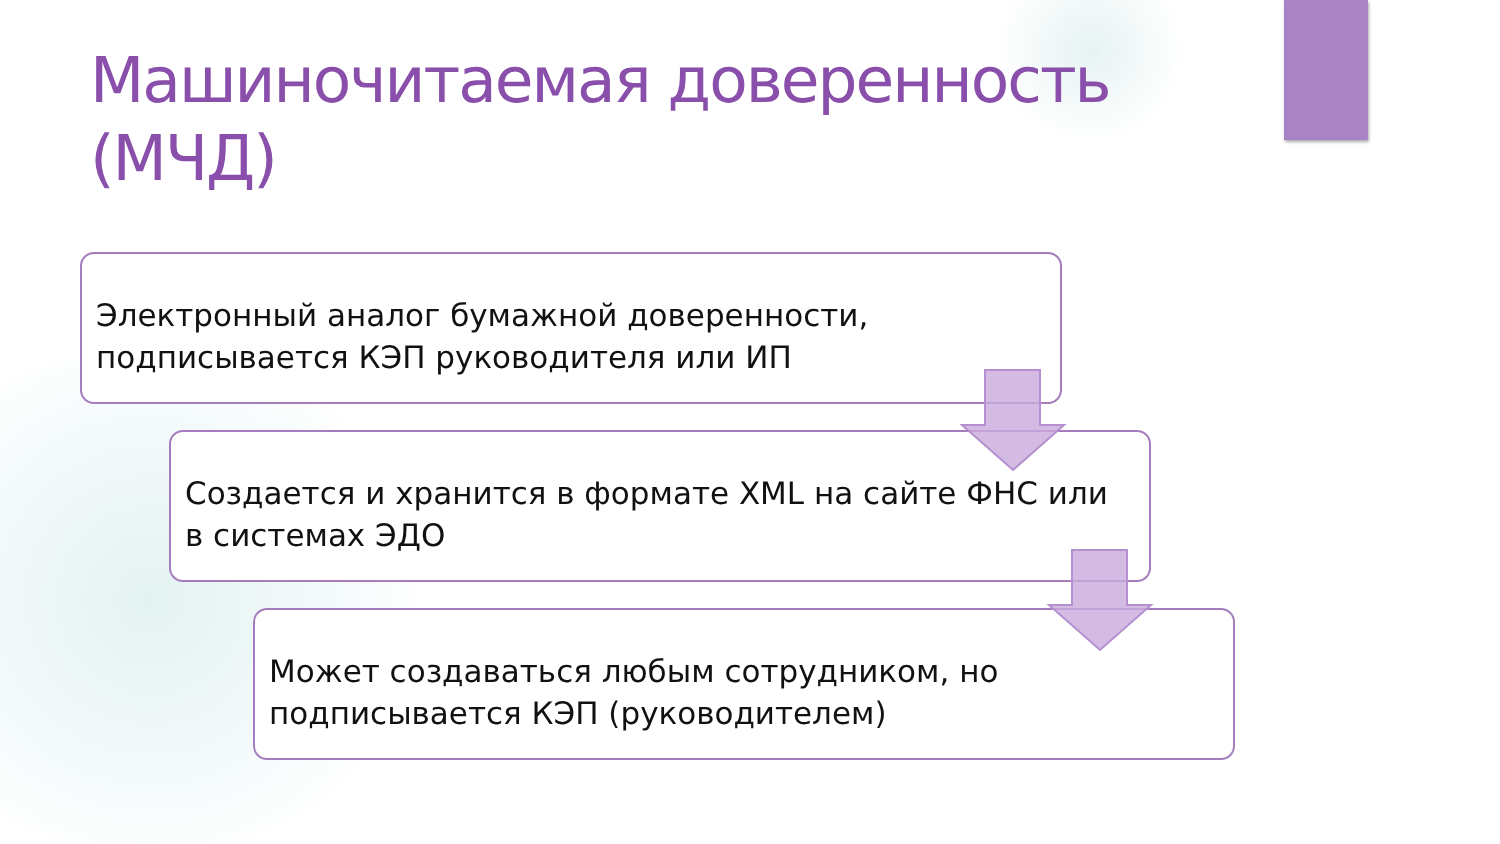Машиночитаемая доверенность (МЧД)
Электронный аналог бумажной доверенности, подписывается КЭП руководителя или ИП
Создается и хранится в формате XML на сайте ФНС или в системах ЭДО
Может создаваться любым сотрудником, но подписывается КЭП (руководителем)